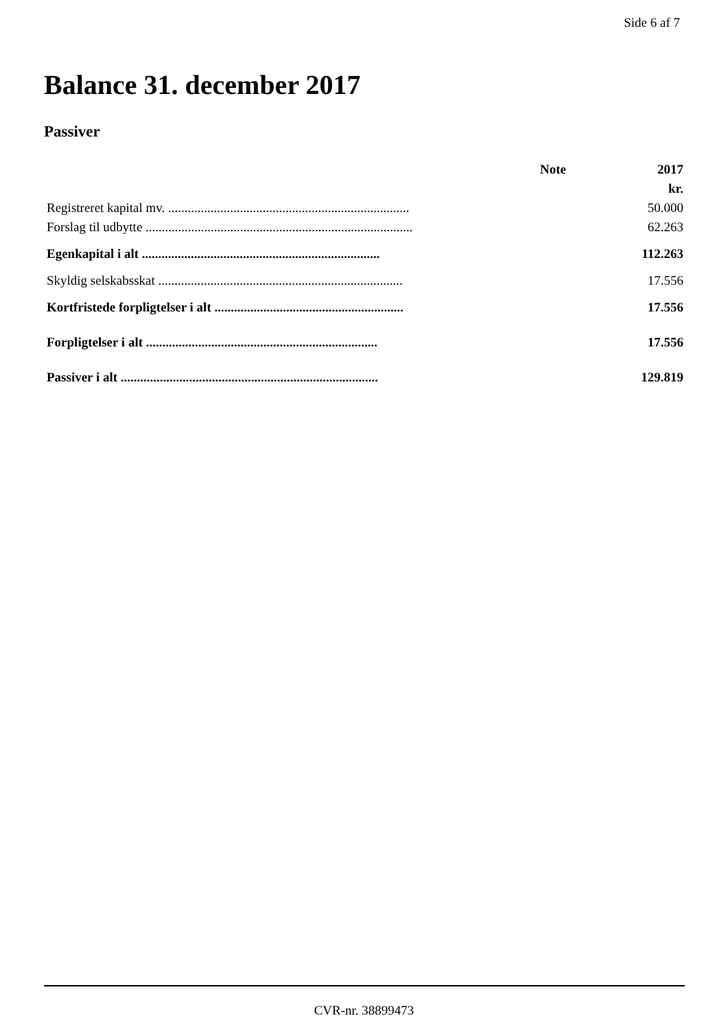Side 6 af 7
Balance 31. december 2017
Passiver
| | Note | 2017 |
| --- | --- | --- |
| | | kr. |
| Registreret kapital mv. .......................................................................... | | 50.000 |
| Forslag til udbytte .................................................................................. | | 62.263 |
| Egenkapital i alt ......................................................................... | | 112.263 |
| Skyldig selskabsskat ........................................................................... | | 17.556 |
| Kortfristede forpligtelser i alt .......................................................... | | 17.556 |
| Forpligtelser i alt ....................................................................... | | 17.556 |
| Passiver i alt ............................................................................... | | 129.819 |
CVR-nr. 38899473